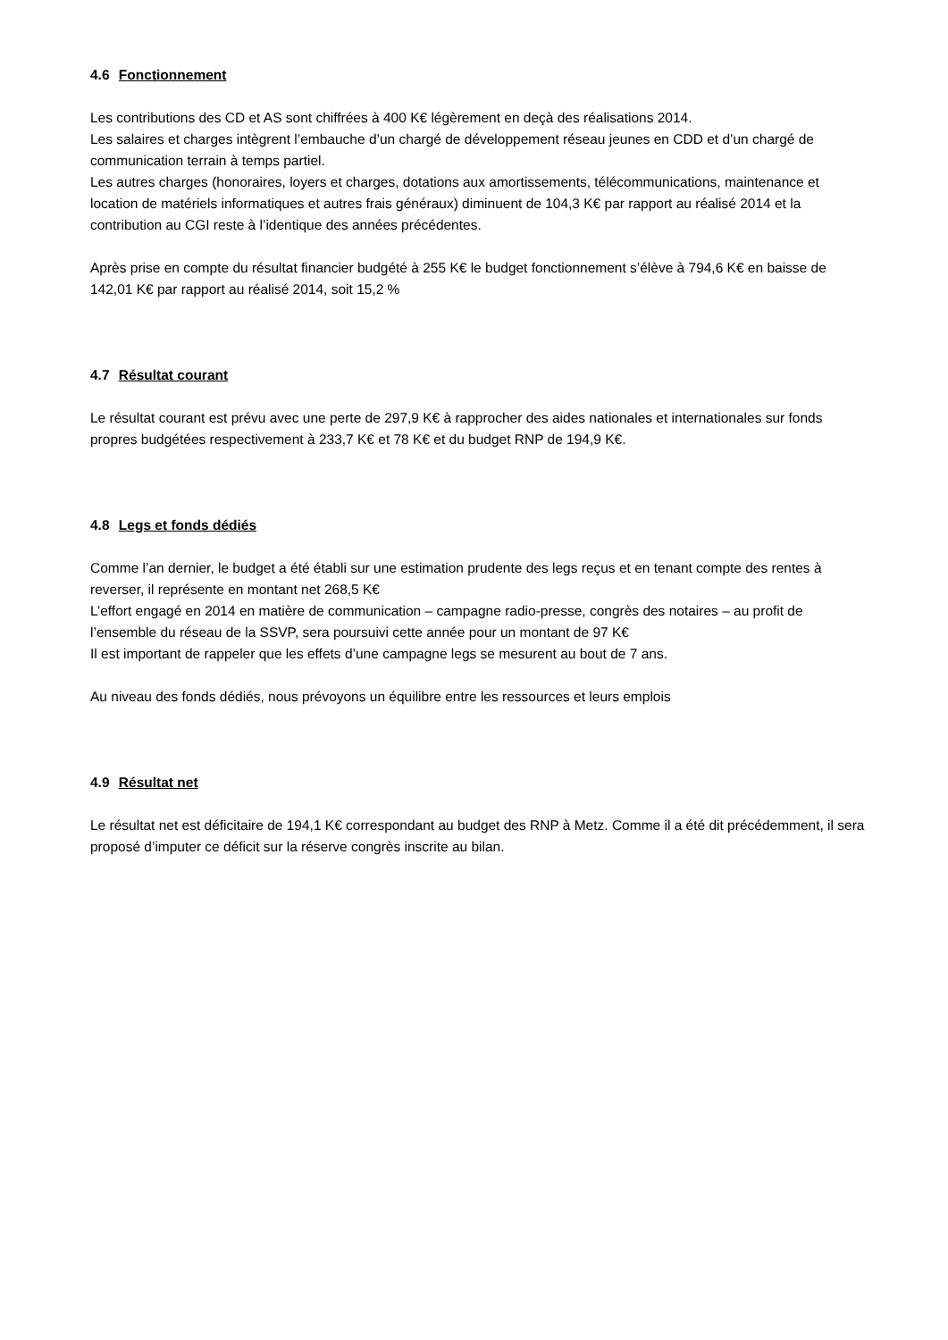4.6 Fonctionnement
Les contributions des CD et AS sont chiffrées à 400 K€ légèrement en deçà des réalisations 2014.
Les salaires et charges intègrent l’embauche d’un chargé de développement réseau jeunes en CDD et d’un chargé de communication terrain à temps partiel.
Les autres charges (honoraires, loyers et charges, dotations aux amortissements, télécommunications, maintenance et location de matériels informatiques et autres frais généraux) diminuent de 104,3 K€ par rapport au réalisé 2014 et la contribution au CGI reste à l’identique des années précédentes.
Après prise en compte du résultat financier budgété à 255 K€ le budget fonctionnement s’élève à 794,6 K€ en baisse de 142,01 K€ par rapport au réalisé 2014, soit 15,2 %
4.7 Résultat courant
Le résultat courant est prévu avec une perte de 297,9 K€ à rapprocher des aides nationales et internationales sur fonds propres budgétées respectivement à 233,7 K€ et 78 K€ et du budget RNP de 194,9 K€.
4.8 Legs et fonds dédiés
Comme l’an dernier, le budget a été établi sur une estimation prudente des legs reçus et en tenant compte des rentes à reverser, il représente en montant net 268,5 K€
L’effort engagé en 2014 en matière de communication – campagne radio-presse, congrès des notaires – au profit de l’ensemble du réseau de la SSVP, sera poursuivi cette année pour un montant de 97 K€
Il est important de rappeler que les effets d’une campagne legs se mesurent au bout de 7 ans.
Au niveau des fonds dédiés, nous prévoyons un équilibre entre les ressources et leurs emplois
4.9 Résultat net
Le résultat net est déficitaire de 194,1 K€ correspondant au budget des RNP à Metz. Comme il a été dit précédemment, il sera proposé d’imputer ce déficit sur la réserve congrès inscrite au bilan.